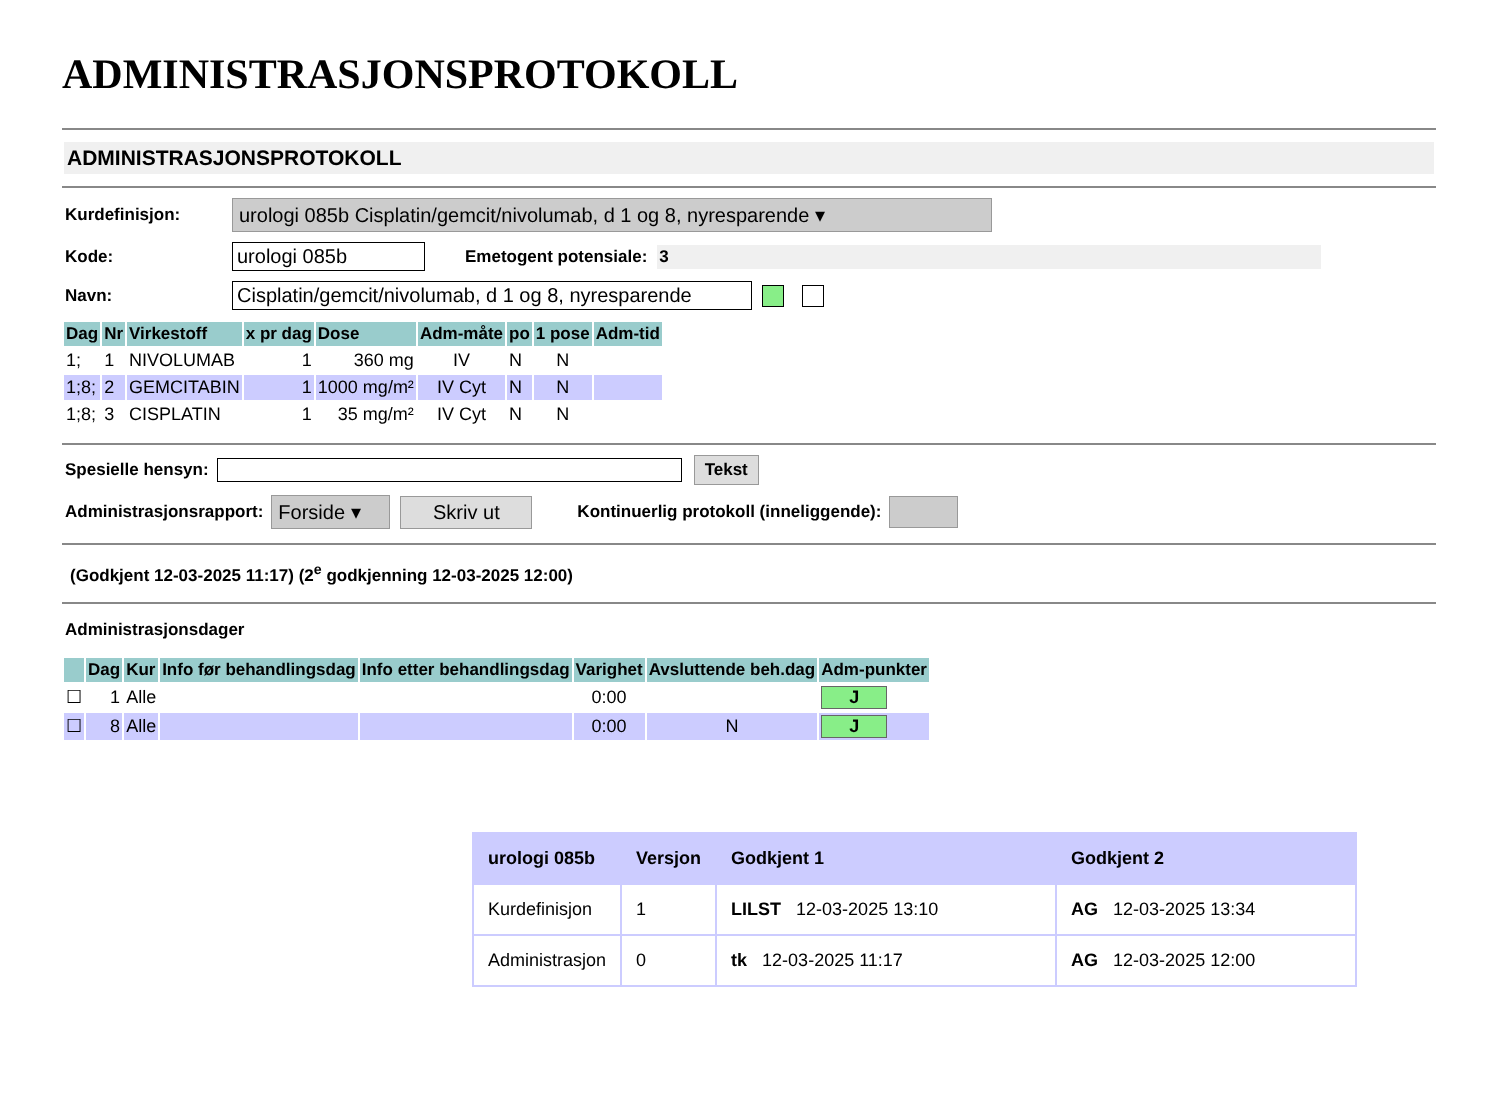ADMINISTRASJONSPROTOKOLL
ADMINISTRASJONSPROTOKOLL
Kurdefinisjon: urologi 085b Cisplatin/gemcit/nivolumab, d 1 og 8, nyresparende ▾
Kode: urologi 085b Emetogent potensiale: 3
Navn: Cisplatin/gemcit/nivolumab, d 1 og 8, nyresparende
| Dag | Nr | Virkestoff | x pr dag | Dose | Adm-måte | po | 1 pose | Adm-tid |
| --- | --- | --- | --- | --- | --- | --- | --- | --- |
| 1; | 1 | NIVOLUMAB | 1 | 360 mg | IV | N | N | |
| 1;8; | 2 | GEMCITABIN | 1 | 1000 mg/m² | IV Cyt | N | N | |
| 1;8; | 3 | CISPLATIN | 1 | 35 mg/m² | IV Cyt | N | N | |
Spesielle hensyn: Tekst
Administrasjonsrapport: Forside ▾ Skriv ut Kontinuerlig protokoll (inneliggende):
(Godkjent 12-03-2025 11:17) (2<sup>e</sup> godkjenning 12-03-2025 12:00)
Administrasjonsdager
| | Dag | Kur | Info før behandlingsdag | Info etter behandlingsdag | Varighet | Avsluttende beh.dag | Adm-punkter |
| --- | --- | --- | --- | --- | --- | --- | --- |
| ☐ | 1 | Alle | | | 0:00 | | J |
| ☐ | 8 | Alle | | | 0:00 | N | J |
| urologi 085b | Versjon | Godkjent 1 | Godkjent 2 |
| --- | --- | --- | --- |
| Kurdefinisjon | 1 | LILST 12-03-2025 13:10 | AG 12-03-2025 13:34 |
| Administrasjon | 0 | tk 12-03-2025 11:17 | AG 12-03-2025 12:00 |